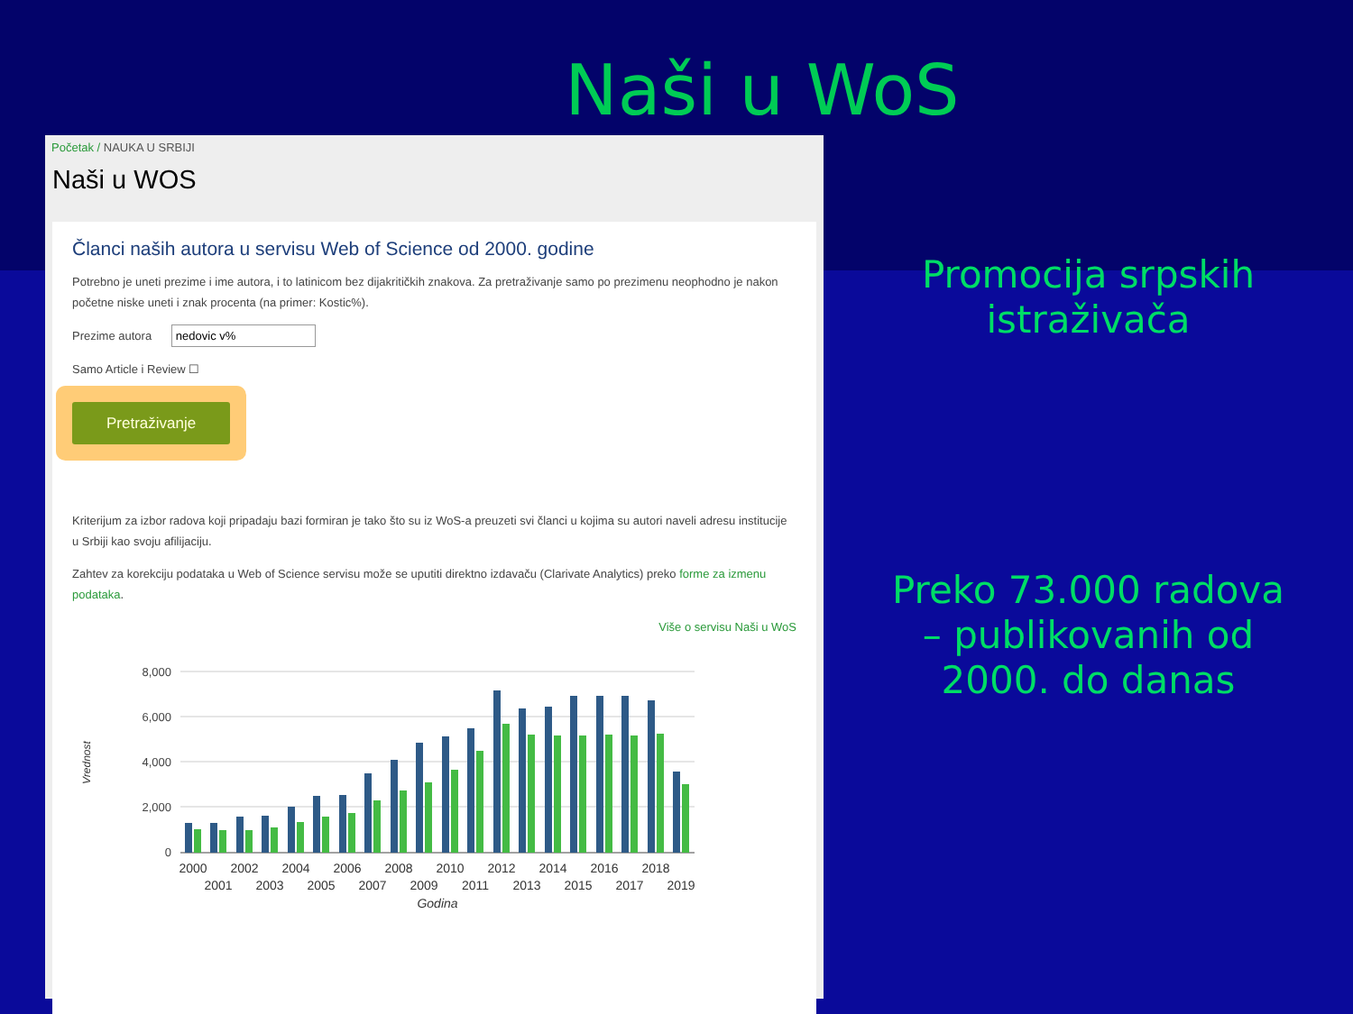Naši u WoS
Početak / NAUKA U SRBIJI
Naši u WOS
Članci naših autora u servisu Web of Science od 2000. godine
Potrebno je uneti prezime i ime autora, i to latinicom bez dijakritičkih znakova. Za pretraživanje samo po prezimenu neophodno je nakon početne niske uneti i znak procenta (na primer: Kostic%).
Prezime autora nedovic v%
Samo Article i Review ☐
Pretraživanje
Kriterijum za izbor radova koji pripadaju bazi formiran je tako što su iz WoS-a preuzeti svi članci u kojima su autori naveli adresu institucije u Srbiji kao svoju afilijaciju.
Zahtev za korekciju podataka u Web of Science servisu može se uputiti direktno izdavaču (Clarivate Analytics) preko forme za izmenu podataka.
Više o servisu Naši u WoS
Vrednost
8,000
6,000
4,000
2,000
0
2000
2002
2004
2006
2008
2010
2012
2014
2016
2018
2001
2003
2005
2007
2009
2011
2013
2015
2017
2019
Godina
Promocija srpskih
istraživača
Preko 73.000 radova
– publikovanih od
2000. do danas